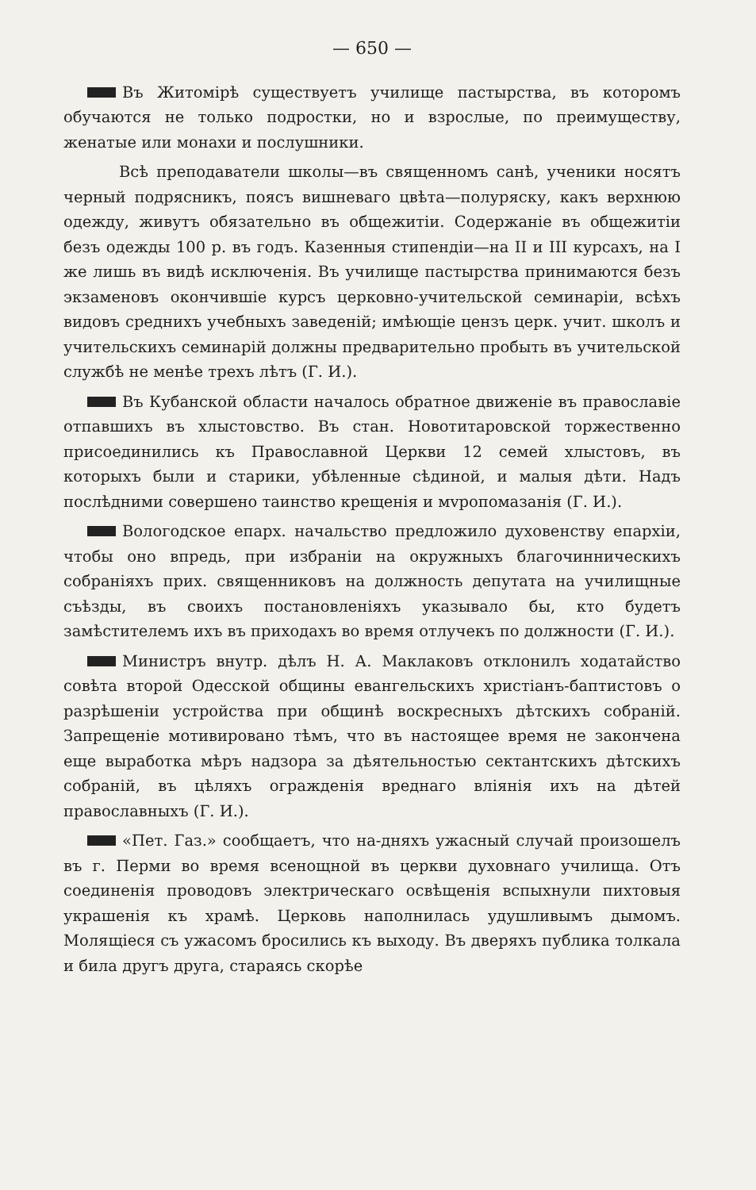— 650 —
Въ Житомірѣ существуетъ училище пастырства, въ которомъ обучаются не только подростки, но и взрослые, по преимуществу, женатые или монахи и послушники.
Всѣ преподаватели школы—въ священномъ санѣ, ученики носятъ черный подрясникъ, поясъ вишневаго цвѣта—полуряску, какъ верхнюю одежду, живутъ обязательно въ общежитіи. Содержаніе въ общежитіи безъ одежды 100 р. въ годъ. Казенныя стипендіи—на II и III курсахъ, на I же лишь въ видѣ исключенія. Въ училище пастырства принимаются безъ экзаменовъ окончившіе курсъ церковно-учительской семинаріи, всѣхъ видовъ среднихъ учебныхъ заведеній; имѣющіе цензъ церк. учит. школъ и учительскихъ семинарій должны предварительно пробыть въ учительской службѣ не менѣе трехъ лѣтъ (Г. И.).
Въ Кубанской области началось обратное движеніе въ православіе отпавшихъ въ хлыстовство. Въ стан. Новотитаровской торжественно присоединились къ Православной Церкви 12 семей хлыстовъ, въ которыхъ были и старики, убѣленные сѣдиной, и малыя дѣти. Надъ послѣдними совершено таинство крещенія и мvропомазанія (Г. И.).
Вологодское епарх. начальство предложило духовенству епархіи, чтобы оно впредь, при избраніи на окружныхъ благочинническихъ собраніяхъ прих. священниковъ на должность депутата на училищные съѣзды, въ своихъ постановленіяхъ указывало бы, кто будетъ замѣстителемъ ихъ въ приходахъ во время отлучекъ по должности (Г. И.).
Министръ внутр. дѣлъ Н. А. Маклаковъ отклонилъ ходатайство совѣта второй Одесской общины евангельскихъ христіанъ-баптистовъ о разрѣшеніи устройства при общинѣ воскресныхъ дѣтскихъ собраній. Запрещеніе мотивировано тѣмъ, что въ настоящее время не закончена еще выработка мѣръ надзора за дѣятельностью сектантскихъ дѣтскихъ собраній, въ цѣляхъ огражденія вреднаго вліянія ихъ на дѣтей православныхъ (Г. И.).
«Пет. Газ.» сообщаетъ, что на-дняхъ ужасный случай произошелъ въ г. Перми во время всенощной въ церкви духовнаго училища. Отъ соединенія проводовъ электрическаго освѣщенія вспыхнули пихтовыя украшенія къ храмѣ. Церковь наполнилась удушливымъ дымомъ. Молящіеся съ ужасомъ бросились къ выходу. Въ дверяхъ публика толкала и била другъ друга, стараясь скорѣе